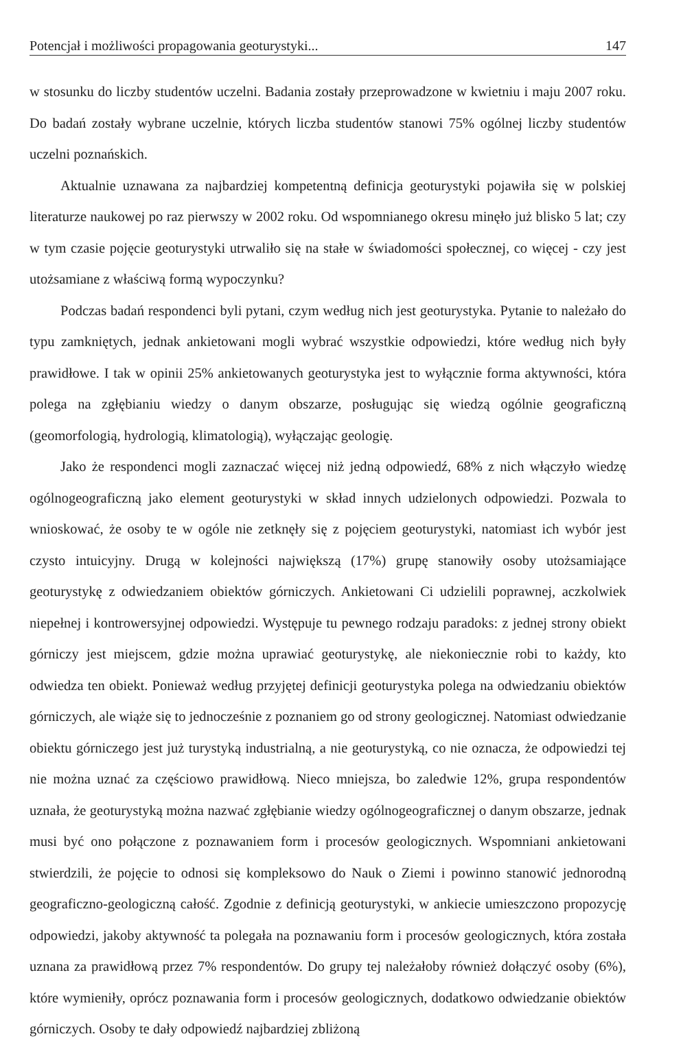Potencjał i możliwości propagowania geoturystyki... 147
w stosunku do liczby studentów uczelni. Badania zostały przeprowadzone w kwietniu i maju 2007 roku. Do badań zostały wybrane uczelnie, których liczba studentów stanowi 75% ogólnej liczby studentów uczelni poznańskich.
Aktualnie uznawana za najbardziej kompetentną definicja geoturystyki pojawiła się w polskiej literaturze naukowej po raz pierwszy w 2002 roku. Od wspomnianego okresu minęło już blisko 5 lat; czy w tym czasie pojęcie geoturystyki utrwaliło się na stałe w świadomości społecznej, co więcej - czy jest utożsamiane z właściwą formą wypoczynku?
Podczas badań respondenci byli pytani, czym według nich jest geoturystyka. Pytanie to należało do typu zamkniętych, jednak ankietowani mogli wybrać wszystkie odpowiedzi, które według nich były prawidłowe. I tak w opinii 25% ankietowanych geoturystyka jest to wyłącznie forma aktywności, która polega na zgłębianiu wiedzy o danym obszarze, posługując się wiedzą ogólnie geograficzną (geomorfologią, hydrologią, klimatologią), wyłączając geologię.
Jako że respondenci mogli zaznaczać więcej niż jedną odpowiedź, 68% z nich włączyło wiedzę ogólnogeograficzną jako element geoturystyki w skład innych udzielonych odpowiedzi. Pozwala to wnioskować, że osoby te w ogóle nie zetknęły się z pojęciem geoturystyki, natomiast ich wybór jest czysto intuicyjny. Drugą w kolejności największą (17%) grupę stanowiły osoby utożsamiające geoturystykę z odwiedzaniem obiektów górniczych. Ankietowani Ci udzielili poprawnej, aczkolwiek niepełnej i kontrowersyjnej odpowiedzi. Występuje tu pewnego rodzaju paradoks: z jednej strony obiekt górniczy jest miejscem, gdzie można uprawiać geoturystykę, ale niekoniecznie robi to każdy, kto odwiedza ten obiekt. Ponieważ według przyjętej definicji geoturystyka polega na odwiedzaniu obiektów górniczych, ale wiąże się to jednocześnie z poznaniem go od strony geologicznej. Natomiast odwiedzanie obiektu górniczego jest już turystyką industrialną, a nie geoturystyką, co nie oznacza, że odpowiedzi tej nie można uznać za częściowo prawidłową. Nieco mniejsza, bo zaledwie 12%, grupa respondentów uznała, że geoturystyką można nazwać zgłębianie wiedzy ogólnogeograficznej o danym obszarze, jednak musi być ono połączone z poznawaniem form i procesów geologicznych. Wspomniani ankietowani stwierdzili, że pojęcie to odnosi się kompleksowo do Nauk o Ziemi i powinno stanowić jednorodną geograficzno-geologiczną całość. Zgodnie z definicją geoturystyki, w ankiecie umieszczono propozycję odpowiedzi, jakoby aktywność ta polegała na poznawaniu form i procesów geologicznych, która została uznana za prawidłową przez 7% respondentów. Do grupy tej należałoby również dołączyć osoby (6%), które wymieniły, oprócz poznawania form i procesów geologicznych, dodatkowo odwiedzanie obiektów górniczych. Osoby te dały odpowiedź najbardziej zbliżoną